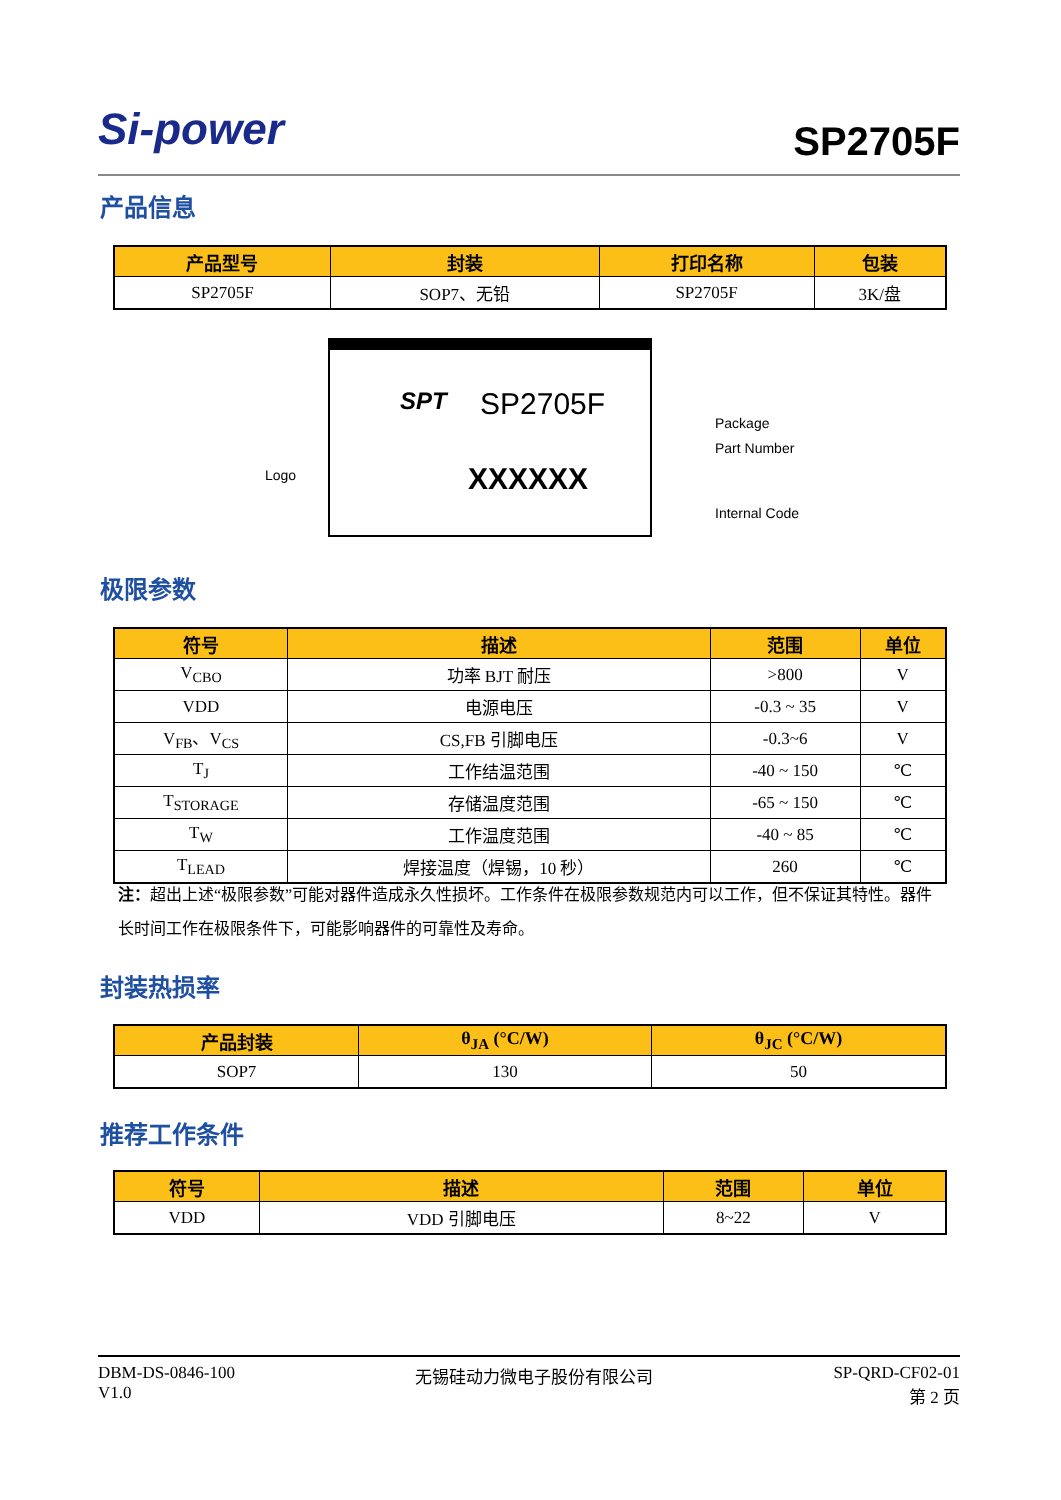Si-power
SP2705F
产品信息
| 产品型号 | 封装 | 打印名称 | 包装 |
| --- | --- | --- | --- |
| SP2705F | SOP7、无铅 | SP2705F | 3K/盘 |
SPT SP2705F
XXXXXX
Logo
Package
Part Number
Internal Code
极限参数
| 符号 | 描述 | 范围 | 单位 |
| --- | --- | --- | --- |
| V<sub>CBO</sub> | 功率 BJT 耐压 | >800 | V |
| VDD | 电源电压 | -0.3 ~ 35 | V |
| V<sub>FB</sub>、V<sub>CS</sub> | CS,FB 引脚电压 | -0.3~6 | V |
| T<sub>J</sub> | 工作结温范围 | -40 ~ 150 | ℃ |
| T<sub>STORAGE</sub> | 存储温度范围 | -65 ~ 150 | ℃ |
| T<sub>W</sub> | 工作温度范围 | -40 ~ 85 | ℃ |
| T<sub>LEAD</sub> | 焊接温度（焊锡，10 秒） | 260 | ℃ |
注：超出上述“极限参数”可能对器件造成永久性损坏。工作条件在极限参数规范内可以工作，但不保证其特性。器件长时间工作在极限条件下，可能影响器件的可靠性及寿命。
封装热损率
| 产品封装 | θ<sub>JA</sub> (°C/W) | θ<sub>JC</sub> (°C/W) |
| --- | --- | --- |
| SOP7 | 130 | 50 |
推荐工作条件
| 符号 | 描述 | 范围 | 单位 |
| --- | --- | --- | --- |
| VDD | VDD 引脚电压 | 8~22 | V |
DBM-DS-0846-100
V1.0
无锡硅动力微电子股份有限公司 SP-QRD-CF02-01
第 2 页